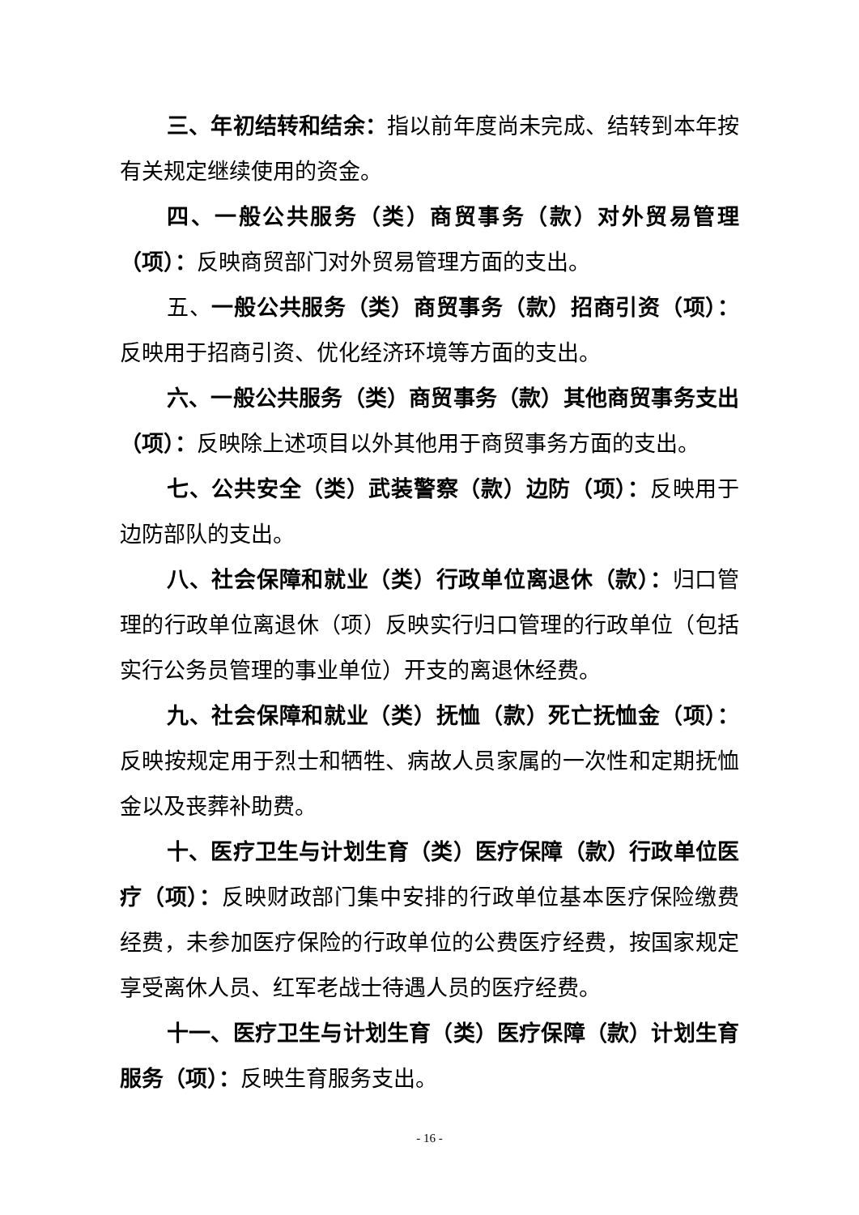三、年初结转和结余：指以前年度尚未完成、结转到本年按有关规定继续使用的资金。
四、一般公共服务（类）商贸事务（款）对外贸易管理（项）：反映商贸部门对外贸易管理方面的支出。
五、一般公共服务（类）商贸事务（款）招商引资（项）：反映用于招商引资、优化经济环境等方面的支出。
六、一般公共服务（类）商贸事务（款）其他商贸事务支出（项）：反映除上述项目以外其他用于商贸事务方面的支出。
七、公共安全（类）武装警察（款）边防（项）：反映用于边防部队的支出。
八、社会保障和就业（类）行政单位离退休（款）：归口管理的行政单位离退休（项）反映实行归口管理的行政单位（包括实行公务员管理的事业单位）开支的离退休经费。
九、社会保障和就业（类）抚恤（款）死亡抚恤金（项）：反映按规定用于烈士和牺牲、病故人员家属的一次性和定期抚恤金以及丧葬补助费。
十、医疗卫生与计划生育（类）医疗保障（款）行政单位医疗（项）：反映财政部门集中安排的行政单位基本医疗保险缴费经费，未参加医疗保险的行政单位的公费医疗经费，按国家规定享受离休人员、红军老战士待遇人员的医疗经费。
十一、医疗卫生与计划生育（类）医疗保障（款）计划生育服务（项）：反映生育服务支出。
- 16 -